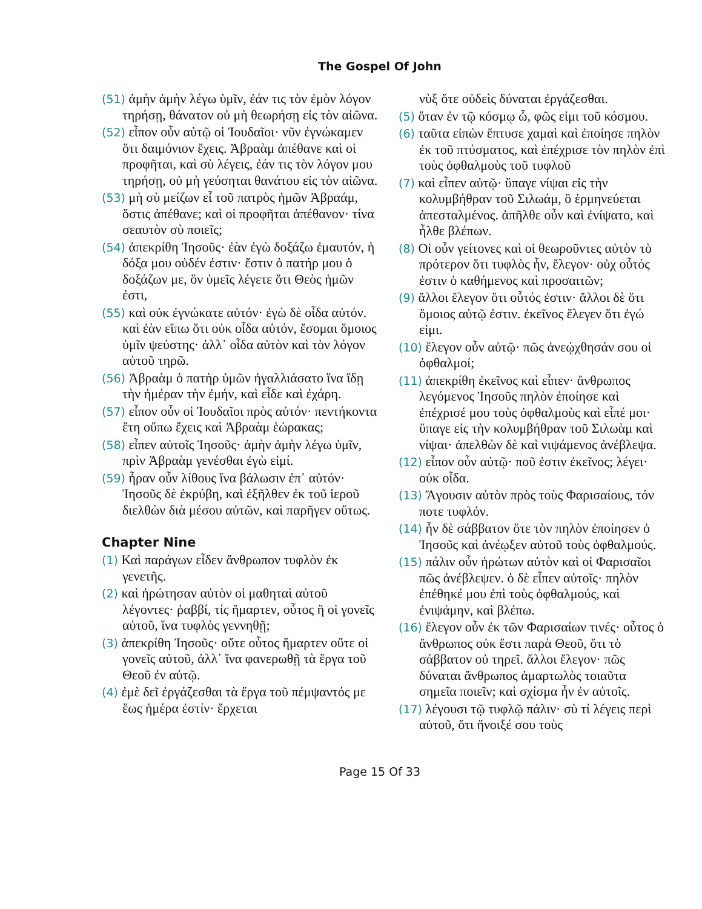The Gospel Of John
(51) ἀμὴν ἀμὴν λέγω ὑμῖν, ἐάν τις τὸν ἐμὸν λόγον τηρήσῃ, θάνατον οὐ μὴ θεωρήσῃ εἰς τὸν αἰῶνα.
(52) εἶπον οὖν αὐτῷ οἱ Ἰουδαῖοι· νῦν ἐγνώκαμεν ὅτι δαιμόνιον ἔχεις. Ἀβραὰμ ἀπέθανε καὶ οἱ προφῆται, καὶ σὺ λέγεις, ἐάν τις τὸν λόγον μου τηρήσῃ, οὐ μὴ γεύσηται θανάτου εἰς τὸν αἰῶνα.
(53) μὴ σὺ μείζων εἶ τοῦ πατρὸς ἡμῶν Ἀβραάμ, ὅστις ἀπέθανε; καὶ οἱ προφῆται ἀπέθανον· τίνα σεαυτὸν σὺ ποιεῖς;
(54) ἀπεκρίθη Ἰησοῦς· ἐὰν ἐγὼ δοξάζω ἐμαυτόν, ἡ δόξα μου οὐδέν ἐστιν· ἔστιν ὁ πατήρ μου ὁ δοξάζων με, ὃν ὑμεῖς λέγετε ὅτι Θεὸς ἡμῶν ἐστι,
(55) καὶ οὐκ ἐγνώκατε αὐτόν· ἐγὼ δὲ οἶδα αὐτόν. καὶ ἐὰν εἴπω ὅτι οὐκ οἶδα αὐτόν, ἔσομαι ὅμοιος ὑμῖν ψεύστης· ἀλλ᾽ οἶδα αὐτὸν καὶ τὸν λόγον αὐτοῦ τηρῶ.
(56) Ἀβραὰμ ὁ πατὴρ ὑμῶν ἠγαλλιάσατο ἵνα ἴδῃ τὴν ἡμέραν τὴν ἐμήν, καὶ εἶδε καὶ ἐχάρη.
(57) εἶπον οὖν οἱ Ἰουδαῖοι πρὸς αὐτόν· πεντήκοντα ἔτη οὔπω ἔχεις καὶ Ἀβραὰμ ἑώρακας;
(58) εἶπεν αὐτοῖς Ἰησοῦς· ἀμὴν ἀμὴν λέγω ὑμῖν, πρὶν Ἀβραὰμ γενέσθαι ἐγὼ εἰμί.
(59) ἦραν οὖν λίθους ἵνα βάλωσιν ἐπ᾽ αὐτόν· Ἰησοῦς δὲ ἐκρύβη, καὶ ἐξῆλθεν ἐκ τοῦ ἱεροῦ διελθὼν διὰ μέσου αὐτῶν, καὶ παρῆγεν οὕτως.
Chapter Nine
(1) Καὶ παράγων εἶδεν ἄνθρωπον τυφλὸν ἐκ γενετῆς.
(2) καὶ ἠρώτησαν αὐτὸν οἱ μαθηταὶ αὐτοῦ λέγοντες· ῥαββί, τίς ἥμαρτεν, οὗτος ἢ οἱ γονεῖς αὐτοῦ, ἵνα τυφλὸς γεννηθῇ;
(3) ἀπεκρίθη Ἰησοῦς· οὔτε οὗτος ἥμαρτεν οὔτε οἱ γονεῖς αὐτοῦ, ἀλλ᾽ ἵνα φανερωθῇ τὰ ἔργα τοῦ Θεοῦ ἐν αὐτῷ.
(4) ἐμὲ δεῖ ἐργάζεσθαι τὰ ἔργα τοῦ πέμψαντός με ἕως ἡμέρα ἐστίν· ἔρχεται
νὺξ ὅτε οὐδεὶς δύναται ἐργάζεσθαι.
(5) ὅταν ἐν τῷ κόσμῳ ὦ, φῶς εἰμι τοῦ κόσμου.
(6) ταῦτα εἰπὼν ἔπτυσε χαμαὶ καὶ ἐποίησε πηλὸν ἐκ τοῦ πτύσματος, καὶ ἐπέχρισε τὸν πηλὸν ἐπὶ τοὺς ὀφθαλμοὺς τοῦ τυφλοῦ
(7) καὶ εἶπεν αὐτῷ· ὕπαγε νίψαι εἰς τὴν κολυμβήθραν τοῦ Σιλωάμ, ὃ ἑρμηνεύεται ἀπεσταλμένος. ἀπῆλθε οὖν καὶ ἐνίψατο, καὶ ἦλθε βλέπων.
(8) Οἱ οὖν γείτονες καὶ οἱ θεωροῦντες αὐτὸν τὸ πρότερον ὅτι τυφλὸς ἦν, ἔλεγον· οὐχ οὗτός ἐστιν ὁ καθήμενος καὶ προσαιτῶν;
(9) ἄλλοι ἔλεγον ὅτι οὗτός ἐστιν· ἄλλοι δὲ ὅτι ὅμοιος αὐτῷ ἐστιν. ἐκεῖνος ἔλεγεν ὅτι ἐγώ εἰμι.
(10) ἔλεγον οὖν αὐτῷ· πῶς ἀνεῴχθησάν σου οἱ ὀφθαλμοί;
(11) ἀπεκρίθη ἐκεῖνος καὶ εἶπεν· ἄνθρωπος λεγόμενος Ἰησοῦς πηλὸν ἐποίησε καὶ ἐπέχρισέ μου τοὺς ὀφθαλμοὺς καὶ εἶπέ μοι· ὕπαγε εἰς τὴν κολυμβήθραν τοῦ Σιλωὰμ καὶ νίψαι· ἀπελθὼν δὲ καὶ νιψάμενος ἀνέβλεψα.
(12) εἶπον οὖν αὐτῷ· ποῦ ἐστιν ἐκεῖνος; λέγει· οὐκ οἶδα.
(13) Ἄγουσιν αὐτὸν πρὸς τοὺς Φαρισαίους, τόν ποτε τυφλόν.
(14) ἦν δὲ σάββατον ὅτε τὸν πηλὸν ἐποίησεν ὁ Ἰησοῦς καὶ ἀνέῳξεν αὐτοῦ τοὺς ὀφθαλμούς.
(15) πάλιν οὖν ἠρώτων αὐτὸν καὶ οἱ Φαρισαῖοι πῶς ἀνέβλεψεν. ὁ δὲ εἶπεν αὐτοῖς· πηλὸν ἐπέθηκέ μου ἐπὶ τοὺς ὀφθαλμούς, καὶ ἐνιψάμην, καὶ βλέπω.
(16) ἔλεγον οὖν ἐκ τῶν Φαρισαίων τινές· οὗτος ὁ ἄνθρωπος οὐκ ἔστι παρὰ Θεοῦ, ὅτι τὸ σάββατον οὐ τηρεῖ. ἄλλοι ἔλεγον· πῶς δύναται ἄνθρωπος ἁμαρτωλὸς τοιαῦτα σημεῖα ποιεῖν; καὶ σχίσμα ἦν ἐν αὐτοῖς.
(17) λέγουσι τῷ τυφλῷ πάλιν· σὺ τί λέγεις περὶ αὐτοῦ, ὅτι ἤνοιξέ σου τοὺς
Page 15 Of 33